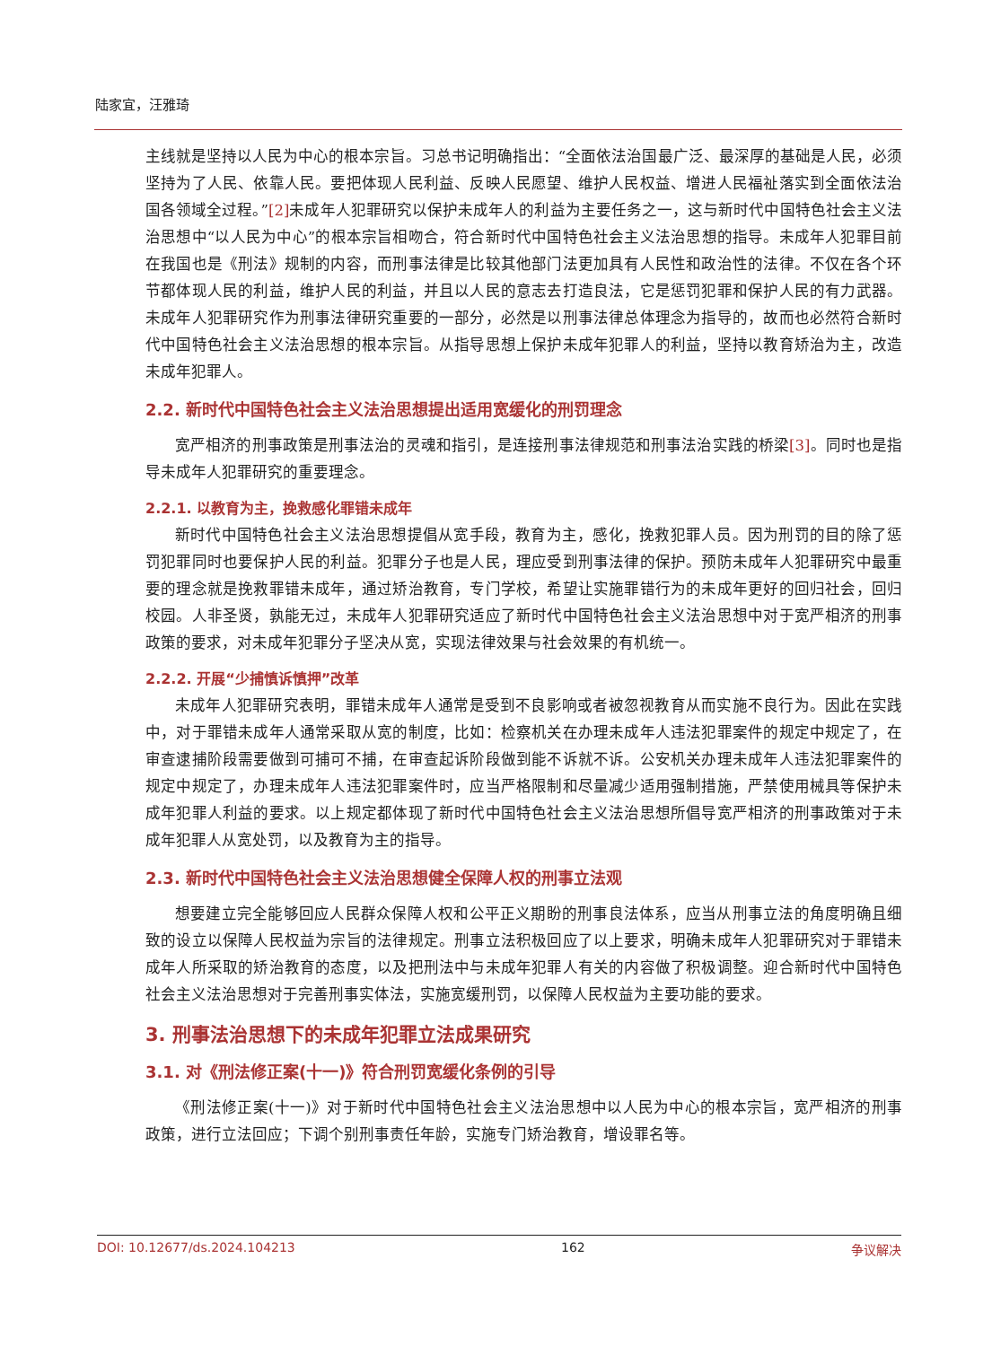陆家宜，汪雅琦
主线就是坚持以人民为中心的根本宗旨。习总书记明确指出：“全面依法治国最广泛、最深厚的基础是人民，必须坚持为了人民、依靠人民。要把体现人民利益、反映人民愿望、维护人民权益、增进人民福祉落实到全面依法治国各领域全过程。”[2] 未成年人犯罪研究以保护未成年人的利益为主要任务之一，这与新时代中国特色社会主义法治思想中“以人民为中心”的根本宗旨相吻合，符合新时代中国特色社会主义法治思想的指导。未成年人犯罪目前在我国也是《刑法》规制的内容，而刑事法律是比较其他部门法更加具有人民性和政治性的法律。不仅在各个环节都体现人民的利益，维护人民的利益，并且以人民的意志去打造良法，它是惩罚犯罪和保护人民的有力武器。未成年人犯罪研究作为刑事法律研究重要的一部分，必然是以刑事法律总体理念为指导的，故而也必然符合新时代中国特色社会主义法治思想的根本宗旨。从指导思想上保护未成年犯罪人的利益，坚持以教育矫治为主，改造未成年犯罪人。
2.2. 新时代中国特色社会主义法治思想提出适用宽缓化的刑罚理念
宽严相济的刑事政策是刑事法治的灵魂和指引，是连接刑事法律规范和刑事法治实践的桥梁[3]。同时也是指导未成年人犯罪研究的重要理念。
2.2.1. 以教育为主，挽救感化罪错未成年
新时代中国特色社会主义法治思想提倡从宽手段，教育为主，感化，挽救犯罪人员。因为刑罚的目的除了惩罚犯罪同时也要保护人民的利益。犯罪分子也是人民，理应受到刑事法律的保护。预防未成年人犯罪研究中最重要的理念就是挽救罪错未成年，通过矫治教育，专门学校，希望让实施罪错行为的未成年更好的回归社会，回归校园。人非圣贤，孰能无过，未成年人犯罪研究适应了新时代中国特色社会主义法治思想中对于宽严相济的刑事政策的要求，对未成年犯罪分子坚决从宽，实现法律效果与社会效果的有机统一。
2.2.2. 开展“少捕慎诉慎押”改革
未成年人犯罪研究表明，罪错未成年人通常是受到不良影响或者被忽视教育从而实施不良行为。因此在实践中，对于罪错未成年人通常采取从宽的制度，比如：检察机关在办理未成年人违法犯罪案件的规定中规定了，在审查逮捕阶段需要做到可捕可不捕，在审查起诉阶段做到能不诉就不诉。公安机关办理未成年人违法犯罪案件的规定中规定了，办理未成年人违法犯罪案件时，应当严格限制和尽量减少适用强制措施，严禁使用械具等保护未成年犯罪人利益的要求。以上规定都体现了新时代中国特色社会主义法治思想所倡导宽严相济的刑事政策对于未成年犯罪人从宽处罚，以及教育为主的指导。
2.3. 新时代中国特色社会主义法治思想健全保障人权的刑事立法观
想要建立完全能够回应人民群众保障人权和公平正义期盼的刑事良法体系，应当从刑事立法的角度明确且细致的设立以保障人民权益为宗旨的法律规定。刑事立法积极回应了以上要求，明确未成年人犯罪研究对于罪错未成年人所采取的矫治教育的态度，以及把刑法中与未成年犯罪人有关的内容做了积极调整。迎合新时代中国特色社会主义法治思想对于完善刑事实体法，实施宽缓刑罚，以保障人民权益为主要功能的要求。
3. 刑事法治思想下的未成年犯罪立法成果研究
3.1. 对《刑法修正案(十一)》符合刑罚宽缓化条例的引导
《刑法修正案(十一)》对于新时代中国特色社会主义法治思想中以人民为中心的根本宗旨，宽严相济的刑事政策，进行立法回应；下调个别刑事责任年龄，实施专门矫治教育，增设罪名等。
DOI: 10.12677/ds.2024.104213 162 争议解决